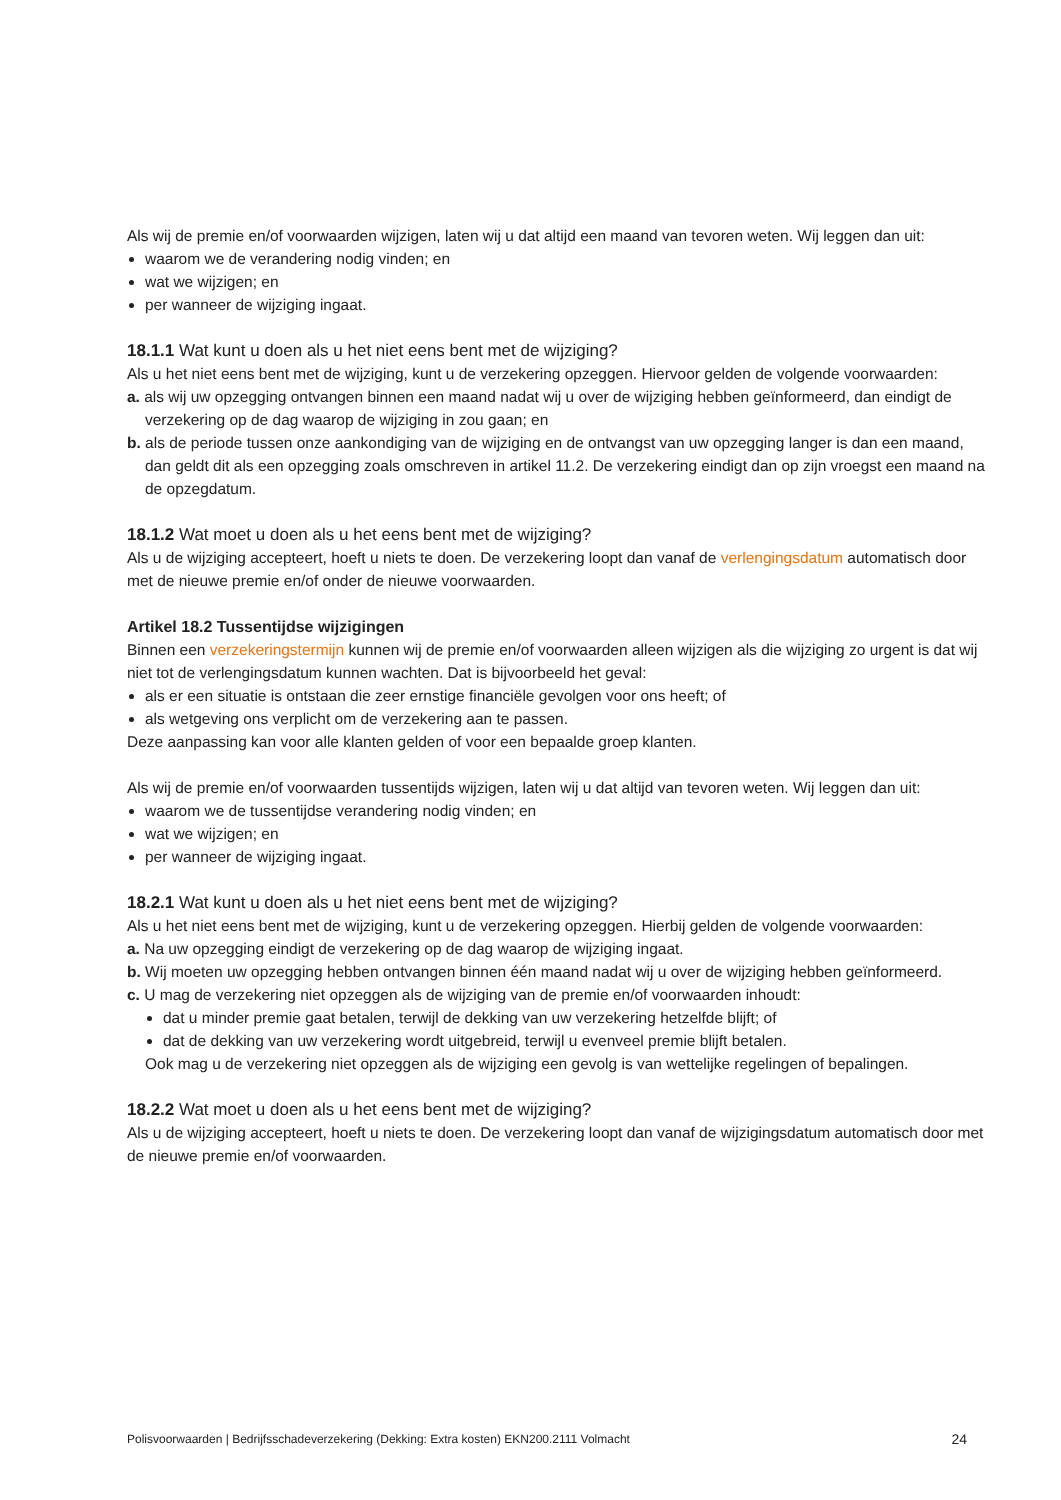Als wij de premie en/of voorwaarden wijzigen, laten wij u dat altijd een maand van tevoren weten. Wij leggen dan uit:
waarom we de verandering nodig vinden; en
wat we wijzigen; en
per wanneer de wijziging ingaat.
18.1.1 Wat kunt u doen als u het niet eens bent met de wijziging?
Als u het niet eens bent met de wijziging, kunt u de verzekering opzeggen. Hiervoor gelden de volgende voorwaarden:
a. als wij uw opzegging ontvangen binnen een maand nadat wij u over de wijziging hebben geïnformeerd, dan eindigt de verzekering op de dag waarop de wijziging in zou gaan; en
b. als de periode tussen onze aankondiging van de wijziging en de ontvangst van uw opzegging langer is dan een maand, dan geldt dit als een opzegging zoals omschreven in artikel 11.2. De verzekering eindigt dan op zijn vroegst een maand na de opzegdatum.
18.1.2 Wat moet u doen als u het eens bent met de wijziging?
Als u de wijziging accepteert, hoeft u niets te doen. De verzekering loopt dan vanaf de verlengingsdatum automatisch door met de nieuwe premie en/of onder de nieuwe voorwaarden.
Artikel 18.2 Tussentijdse wijzigingen
Binnen een verzekeringstermijn kunnen wij de premie en/of voorwaarden alleen wijzigen als die wijziging zo urgent is dat wij niet tot de verlengingsdatum kunnen wachten. Dat is bijvoorbeeld het geval:
als er een situatie is ontstaan die zeer ernstige financiële gevolgen voor ons heeft; of
als wetgeving ons verplicht om de verzekering aan te passen.
Deze aanpassing kan voor alle klanten gelden of voor een bepaalde groep klanten.
Als wij de premie en/of voorwaarden tussentijds wijzigen, laten wij u dat altijd van tevoren weten. Wij leggen dan uit:
waarom we de tussentijdse verandering nodig vinden; en
wat we wijzigen; en
per wanneer de wijziging ingaat.
18.2.1 Wat kunt u doen als u het niet eens bent met de wijziging?
Als u het niet eens bent met de wijziging, kunt u de verzekering opzeggen. Hierbij gelden de volgende voorwaarden:
a. Na uw opzegging eindigt de verzekering op de dag waarop de wijziging ingaat.
b. Wij moeten uw opzegging hebben ontvangen binnen één maand nadat wij u over de wijziging hebben geïnformeerd.
c. U mag de verzekering niet opzeggen als de wijziging van de premie en/of voorwaarden inhoudt:
dat u minder premie gaat betalen, terwijl de dekking van uw verzekering hetzelfde blijft; of
dat de dekking van uw verzekering wordt uitgebreid, terwijl u evenveel premie blijft betalen.
Ook mag u de verzekering niet opzeggen als de wijziging een gevolg is van wettelijke regelingen of bepalingen.
18.2.2 Wat moet u doen als u het eens bent met de wijziging?
Als u de wijziging accepteert, hoeft u niets te doen. De verzekering loopt dan vanaf de wijzigingsdatum automatisch door met de nieuwe premie en/of voorwaarden.
Polisvoorwaarden | Bedrijfsschadeverzekering (Dekking: Extra kosten) EKN200.2111 Volmacht 24